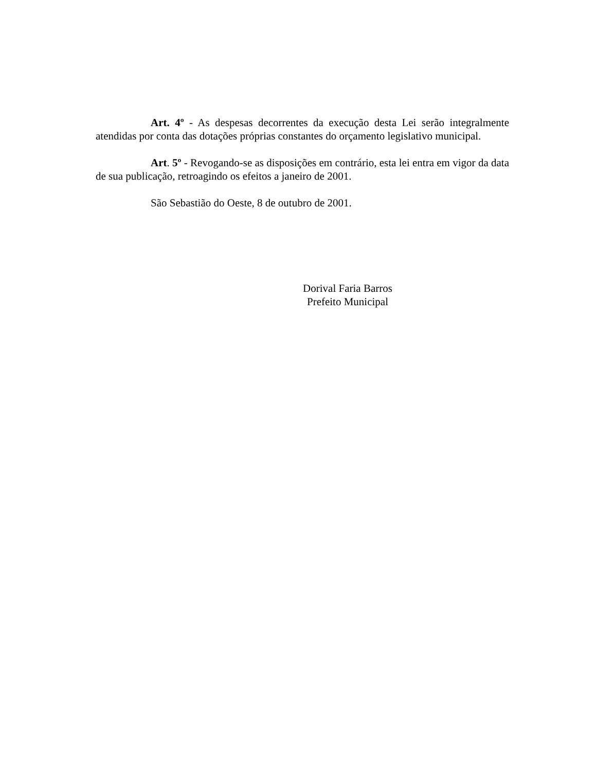Art. 4º - As despesas decorrentes da execução desta Lei serão integralmente atendidas por conta das dotações próprias constantes do orçamento legislativo municipal.
Art. 5º - Revogando-se as disposições em contrário, esta lei entra em vigor da data de sua publicação, retroagindo os efeitos a janeiro de 2001.
São Sebastião do Oeste, 8 de outubro de 2001.
Dorival Faria Barros
Prefeito Municipal